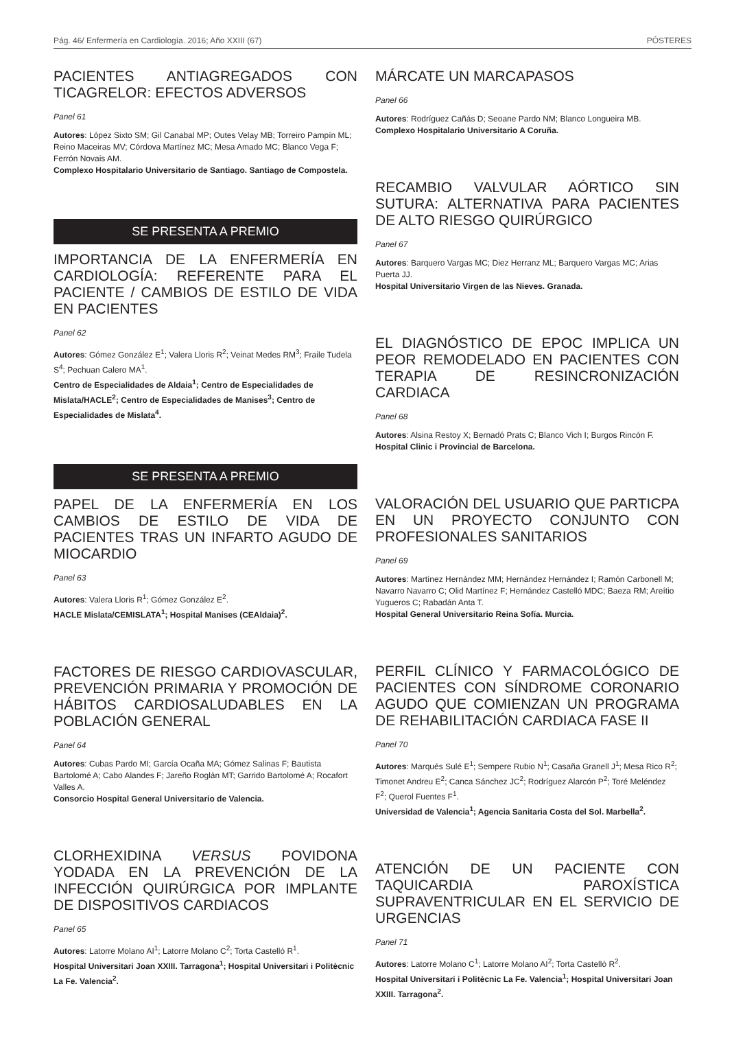Pág. 46/ Enfermería en Cardiología. 2016; Año XXIII (67) PÓSTERES
PACIENTES ANTIAGREGADOS CON TICAGRELOR: EFECTOS ADVERSOS
Panel 61
Autores: López Sixto SM; Gil Canabal MP; Outes Velay MB; Torreiro Pampín ML; Reino Maceiras MV; Córdova Martínez MC; Mesa Amado MC; Blanco Vega F; Ferrón Novais AM.
Complexo Hospitalario Universitario de Santiago. Santiago de Compostela.
SE PRESENTA A PREMIO
IMPORTANCIA DE LA ENFERMERÍA EN CARDIOLOGÍA: REFERENTE PARA EL PACIENTE / CAMBIOS DE ESTILO DE VIDA EN PACIENTES
Panel 62
Autores: Gómez González E<sup>1</sup>; Valera Lloris R<sup>2</sup>; Veinat Medes RM<sup>3</sup>; Fraile Tudela S<sup>4</sup>; Pechuan Calero MA<sup>1</sup>.
Centro de Especialidades de Aldaia<sup>1</sup>; Centro de Especialidades de Mislata/HACLE<sup>2</sup>; Centro de Especialidades de Manises<sup>3</sup>; Centro de Especialidades de Mislata<sup>4</sup>.
SE PRESENTA A PREMIO
PAPEL DE LA ENFERMERÍA EN LOS CAMBIOS DE ESTILO DE VIDA DE PACIENTES TRAS UN INFARTO AGUDO DE MIOCARDIO
Panel 63
Autores: Valera Lloris R<sup>1</sup>; Gómez González E<sup>2</sup>.
HACLE Mislata/CEMISLATA<sup>1</sup>; Hospital Manises (CEAldaia)<sup>2</sup>.
FACTORES DE RIESGO CARDIOVASCULAR, PREVENCIÓN PRIMARIA Y PROMOCIÓN DE HÁBITOS CARDIOSALUDABLES EN LA POBLACIÓN GENERAL
Panel 64
Autores: Cubas Pardo MI; García Ocaña MA; Gómez Salinas F; Bautista Bartolomé A; Cabo Alandes F; Jareño Roglán MT; Garrido Bartolomé A; Rocafort Valles A.
Consorcio Hospital General Universitario de Valencia.
CLORHEXIDINA VERSUS POVIDONA YODADA EN LA PREVENCIÓN DE LA INFECCIÓN QUIRÚRGICA POR IMPLANTE DE DISPOSITIVOS CARDIACOS
Panel 65
Autores: Latorre Molano AI<sup>1</sup>; Latorre Molano C<sup>2</sup>; Torta Castelló R<sup>1</sup>.
Hospital Universitari Joan XXIII. Tarragona<sup>1</sup>; Hospital Universitari i Politècnic La Fe. Valencia<sup>2</sup>.
MÁRCATE UN MARCAPASOS
Panel 66
Autores: Rodríguez Cañás D; Seoane Pardo NM; Blanco Longueira MB.
Complexo Hospitalario Universitario A Coruña.
RECAMBIO VALVULAR AÓRTICO SIN SUTURA: ALTERNATIVA PARA PACIENTES DE ALTO RIESGO QUIRÚRGICO
Panel 67
Autores: Barquero Vargas MC; Diez Herranz ML; Barquero Vargas MC; Arias Puerta JJ.
Hospital Universitario Virgen de las Nieves. Granada.
EL DIAGNÓSTICO DE EPOC IMPLICA UN PEOR REMODELADO EN PACIENTES CON TERAPIA DE RESINCRONIZACIÓN CARDIACA
Panel 68
Autores: Alsina Restoy X; Bernadó Prats C; Blanco Vich I; Burgos Rincón F.
Hospital Clinic i Provincial de Barcelona.
VALORACIÓN DEL USUARIO QUE PARTICPA EN UN PROYECTO CONJUNTO CON PROFESIONALES SANITARIOS
Panel 69
Autores: Martínez Hernández MM; Hernández Hernández I; Ramón Carbonell M; Navarro Navarro C; Olid Martínez F; Hernández Castelló MDC; Baeza RM; Areítio Yugueros C; Rabadán Anta T.
Hospital General Universitario Reina Sofía. Murcia.
PERFIL CLÍNICO Y FARMACOLÓGICO DE PACIENTES CON SÍNDROME CORONARIO AGUDO QUE COMIENZAN UN PROGRAMA DE REHABILITACIÓN CARDIACA FASE II
Panel 70
Autores: Marqués Sulé E<sup>1</sup>; Sempere Rubio N<sup>1</sup>; Casaña Granell J<sup>1</sup>; Mesa Rico R<sup>2</sup>; Timonet Andreu E<sup>2</sup>; Canca Sánchez JC<sup>2</sup>; Rodríguez Alarcón P<sup>2</sup>; Toré Meléndez F<sup>2</sup>; Querol Fuentes F<sup>1</sup>.
Universidad de Valencia<sup>1</sup>; Agencia Sanitaria Costa del Sol. Marbella<sup>2</sup>.
ATENCIÓN DE UN PACIENTE CON TAQUICARDIA PAROXÍSTICA SUPRAVENTRICULAR EN EL SERVICIO DE URGENCIAS
Panel 71
Autores: Latorre Molano C<sup>1</sup>; Latorre Molano AI<sup>2</sup>; Torta Castelló R<sup>2</sup>.
Hospital Universitari i Politècnic La Fe. Valencia<sup>1</sup>; Hospital Universitari Joan XXIII. Tarragona<sup>2</sup>.